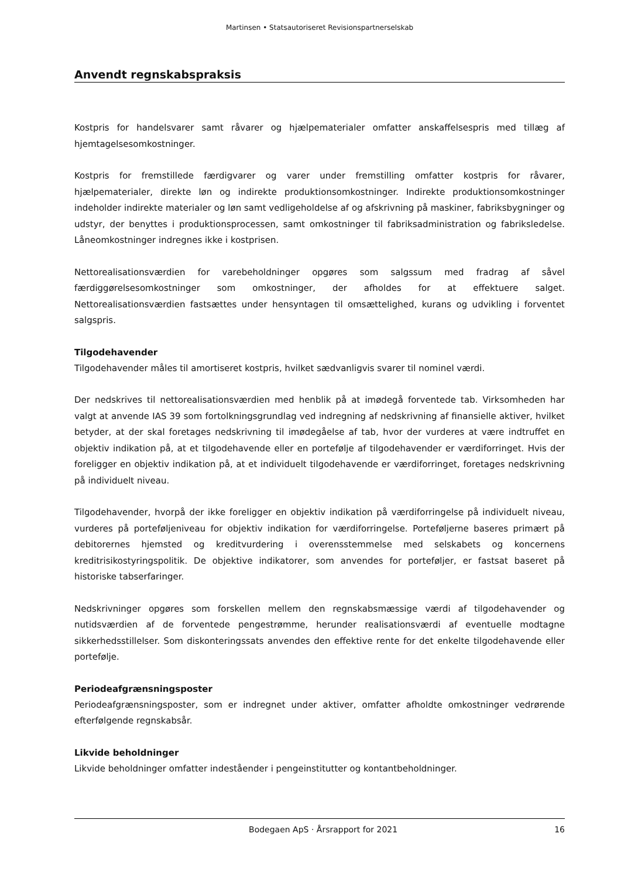Martinsen • Statsautoriseret Revisionspartnerselskab
Anvendt regnskabspraksis
Kostpris for handelsvarer samt råvarer og hjælpematerialer omfatter anskaffelsespris med tillæg af hjemtagelsesomkostninger.
Kostpris for fremstillede færdigvarer og varer under fremstilling omfatter kostpris for råvarer, hjælpematerialer, direkte løn og indirekte produktionsomkostninger. Indirekte produktionsomkostninger indeholder indirekte materialer og løn samt vedligeholdelse af og afskrivning på maskiner, fabriksbygninger og udstyr, der benyttes i produktionsprocessen, samt omkostninger til fabriksadministration og fabriksledelse. Låneomkostninger indregnes ikke i kostprisen.
Nettorealisationsværdien for varebeholdninger opgøres som salgssum med fradrag af såvel færdiggørelsesomkostninger som omkostninger, der afholdes for at effektuere salget. Nettorealisationsværdien fastsættes under hensyntagen til omsættelighed, kurans og udvikling i forventet salgspris.
Tilgodehavender
Tilgodehavender måles til amortiseret kostpris, hvilket sædvanligvis svarer til nominel værdi.
Der nedskrives til nettorealisationsværdien med henblik på at imødegå forventede tab. Virksomheden har valgt at anvende IAS 39 som fortolkningsgrundlag ved indregning af nedskrivning af finansielle aktiver, hvilket betyder, at der skal foretages nedskrivning til imødegåelse af tab, hvor der vurderes at være indtruffet en objektiv indikation på, at et tilgodehavende eller en portefølje af tilgodehavender er værdiforringet. Hvis der foreligger en objektiv indikation på, at et individuelt tilgodehavende er værdiforringet, foretages nedskrivning på individuelt niveau.
Tilgodehavender, hvorpå der ikke foreligger en objektiv indikation på værdiforringelse på individuelt niveau, vurderes på porteføljeniveau for objektiv indikation for værdiforringelse. Porteføljerne baseres primært på debitorernes hjemsted og kreditvurdering i overensstemmelse med selskabets og koncernens kreditrisikostyringspolitik. De objektive indikatorer, som anvendes for porteføljer, er fastsat baseret på historiske tabserfaringer.
Nedskrivninger opgøres som forskellen mellem den regnskabsmæssige værdi af tilgodehavender og nutidsværdien af de forventede pengestrømme, herunder realisationsværdi af eventuelle modtagne sikkerhedsstillelser. Som diskonteringssats anvendes den effektive rente for det enkelte tilgodehavende eller portefølje.
Periodeafgrænsningsposter
Periodeafgrænsningsposter, som er indregnet under aktiver, omfatter afholdte omkostninger vedrørende efterfølgende regnskabsår.
Likvide beholdninger
Likvide beholdninger omfatter indeståender i pengeinstitutter og kontantbeholdninger.
Bodegaen ApS · Årsrapport for 2021 16